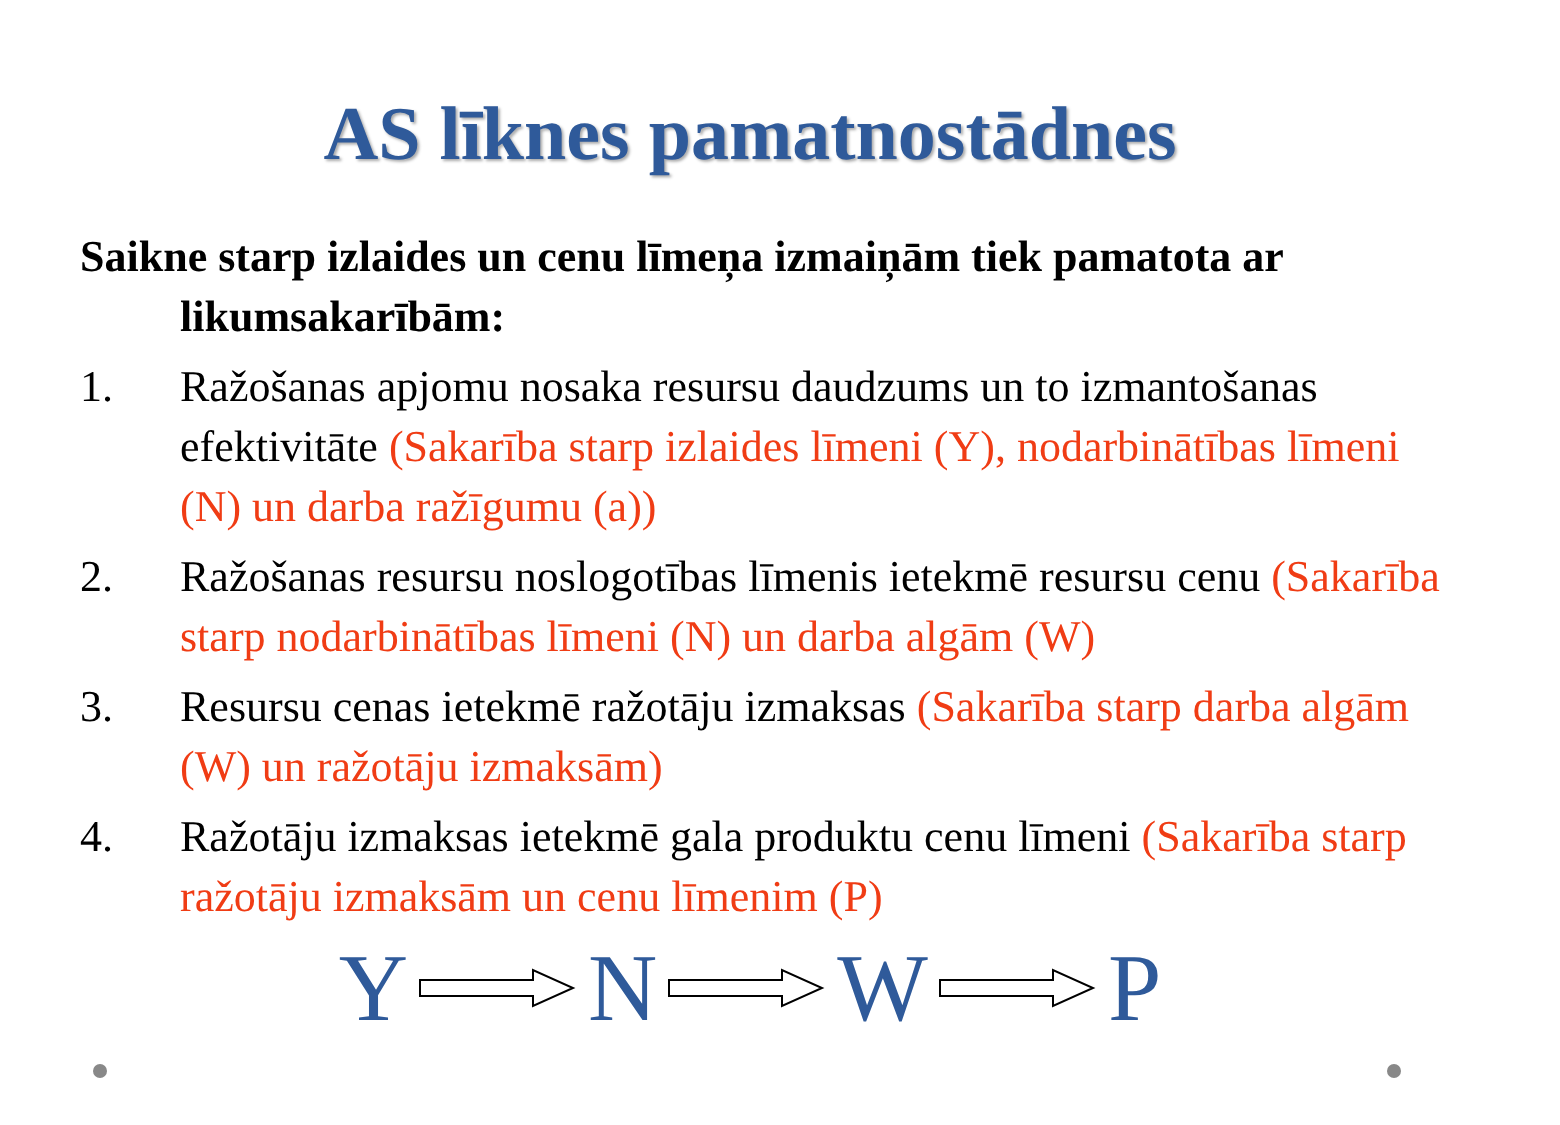AS līknes pamatnostādnes
Saikne starp izlaides un cenu līmeņa izmaiņām tiek pamatota ar likumsakarībām:
1. Ražošanas apjomu nosaka resursu daudzums un to izmantošanas efektivitāte (Sakarība starp izlaides līmeni (Y), nodarbinātības līmeni (N) un darba ražīgumu (a))
2. Ražošanas resursu noslogotības līmenis ietekmē resursu cenu (Sakarība starp nodarbinātības līmeni (N) un darba algām (W)
3. Resursu cenas ietekmē ražotāju izmaksas (Sakarība starp darba algām (W) un ražotāju izmaksām)
4. Ražotāju izmaksas ietekmē gala produktu cenu līmeni (Sakarība starp ražotāju izmaksām un cenu līmenim (P)
Y N W P